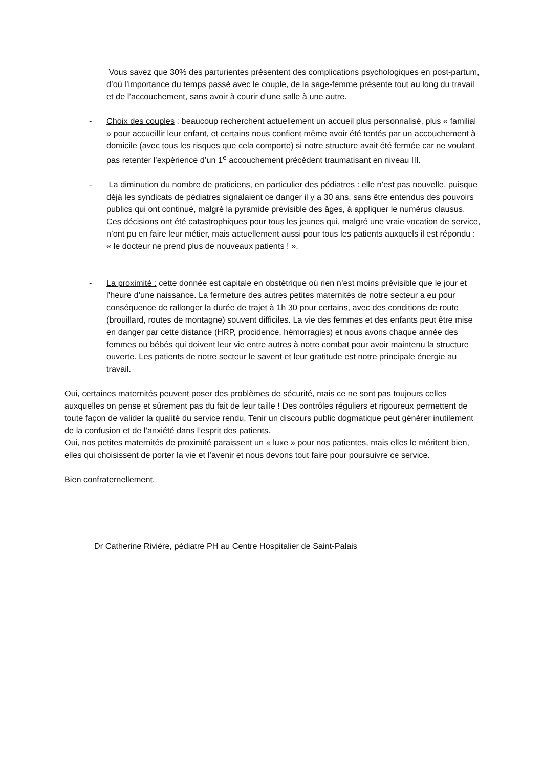Vous savez que 30% des parturientes présentent des complications psychologiques en post-partum, d’où l’importance du temps passé avec le couple, de la sage-femme présente tout au long du travail et de l’accouchement, sans avoir à courir d’une salle à une autre.
- Choix des couples : beaucoup recherchent actuellement un accueil plus personnalisé, plus « familial » pour accueillir leur enfant, et certains nous confient même avoir été tentés par un accouchement à domicile (avec tous les risques que cela comporte) si notre structure avait été fermée car ne voulant pas retenter l’expérience d’un 1<sup>e</sup> accouchement précédent traumatisant en niveau III.
- La diminution du nombre de praticiens, en particulier des pédiatres : elle n’est pas nouvelle, puisque déjà les syndicats de pédiatres signalaient ce danger il y a 30 ans, sans être entendus des pouvoirs publics qui ont continué, malgré la pyramide prévisible des âges, à appliquer le numérus clausus. Ces décisions ont été catastrophiques pour tous les jeunes qui, malgré une vraie vocation de service, n’ont pu en faire leur métier, mais actuellement aussi pour tous les patients auxquels il est répondu : « le docteur ne prend plus de nouveaux patients ! ».
- La proximité : cette donnée est capitale en obstétrique où rien n’est moins prévisible que le jour et l’heure d’une naissance. La fermeture des autres petites maternités de notre secteur a eu pour conséquence de rallonger la durée de trajet à 1h 30 pour certains, avec des conditions de route (brouillard, routes de montagne) souvent difficiles. La vie des femmes et des enfants peut être mise en danger par cette distance (HRP, procidence, hémorragies) et nous avons chaque année des femmes ou bébés qui doivent leur vie entre autres à notre combat pour avoir maintenu la structure ouverte. Les patients de notre secteur le savent et leur gratitude est notre principale énergie au travail.
Oui, certaines maternités peuvent poser des problèmes de sécurité, mais ce ne sont pas toujours celles auxquelles on pense et sûrement pas du fait de leur taille ! Des contrôles réguliers et rigoureux permettent de toute façon de valider la qualité du service rendu. Tenir un discours public dogmatique peut générer inutilement de la confusion et de l’anxiété dans l’esprit des patients.
Oui, nos petites maternités de proximité paraissent un « luxe » pour nos patientes, mais elles le méritent bien, elles qui choisissent de porter la vie et l’avenir et nous devons tout faire pour poursuivre ce service.
Bien confraternellement,
Dr Catherine Rivière, pédiatre PH au Centre Hospitalier de Saint-Palais